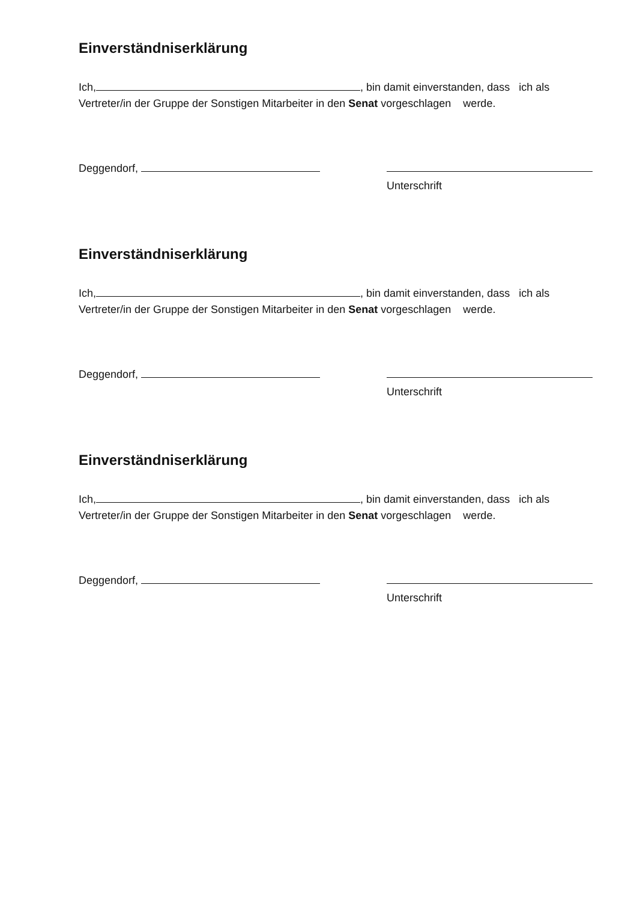Einverständniserklärung
Ich, , bin damit einverstanden, dass ich als
Vertreter/in der Gruppe der Sonstigen Mitarbeiter in den Senat vorgeschlagen werde.
Deggendorf,
Unterschrift
Einverständniserklärung
Ich, , bin damit einverstanden, dass ich als
Vertreter/in der Gruppe der Sonstigen Mitarbeiter in den Senat vorgeschlagen werde.
Deggendorf,
Unterschrift
Einverständniserklärung
Ich, , bin damit einverstanden, dass ich als
Vertreter/in der Gruppe der Sonstigen Mitarbeiter in den Senat vorgeschlagen werde.
Deggendorf,
Unterschrift